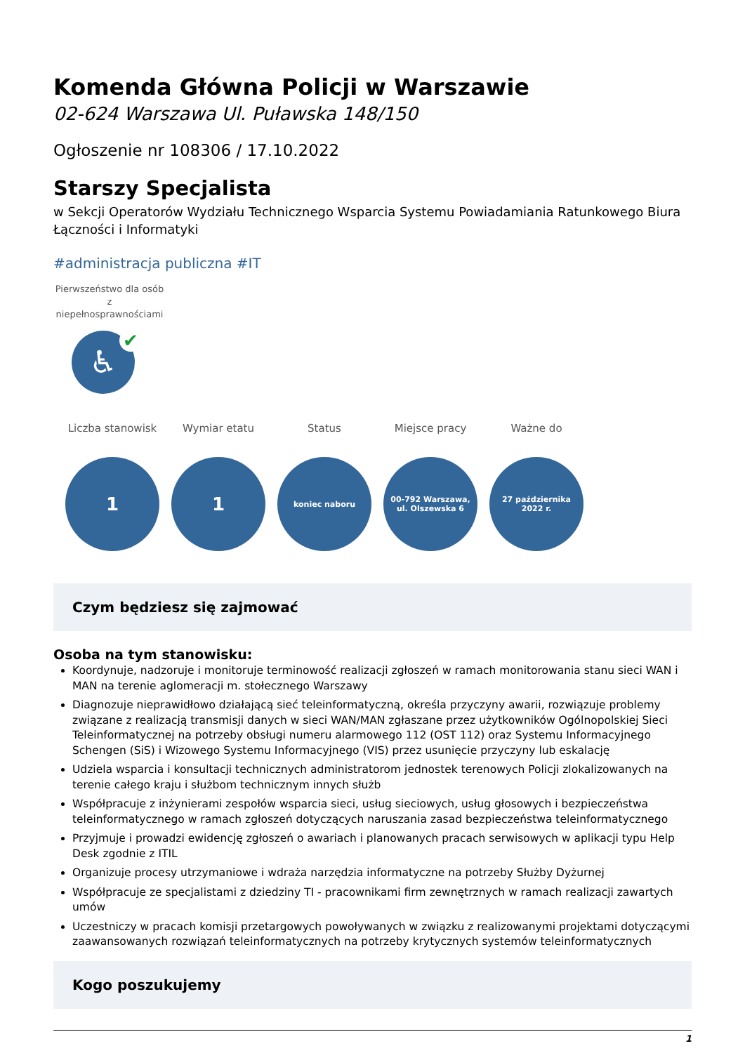Komenda Główna Policji w Warszawie
02-624 Warszawa Ul. Puławska 148/150
Ogłoszenie nr 108306 / 17.10.2022
Starszy Specjalista
w Sekcji Operatorów Wydziału Technicznego Wsparcia Systemu Powiadamiania Ratunkowego Biura Łączności i Informatyki
#administracja publiczna #IT
Pierwszeństwo dla osób z niepełnosprawnościami
♿
✔
Liczba stanowisk
1
Wymiar etatu
1
Status
koniec naboru
Miejsce pracy
00-792 Warszawa, ul. Olszewska 6
Ważne do
27 października 2022 r.
Czym będziesz się zajmować
Osoba na tym stanowisku:
Koordynuje, nadzoruje i monitoruje terminowość realizacji zgłoszeń w ramach monitorowania stanu sieci WAN i MAN na terenie aglomeracji m. stołecznego Warszawy
Diagnozuje nieprawidłowo działającą sieć teleinformatyczną, określa przyczyny awarii, rozwiązuje problemy związane z realizacją transmisji danych w sieci WAN/MAN zgłaszane przez użytkowników Ogólnopolskiej Sieci Teleinformatycznej na potrzeby obsługi numeru alarmowego 112 (OST 112) oraz Systemu Informacyjnego Schengen (SiS) i Wizowego Systemu Informacyjnego (VIS) przez usunięcie przyczyny lub eskalację
Udziela wsparcia i konsultacji technicznych administratorom jednostek terenowych Policji zlokalizowanych na terenie całego kraju i służbom technicznym innych służb
Współpracuje z inżynierami zespołów wsparcia sieci, usług sieciowych, usług głosowych i bezpieczeństwa teleinformatycznego w ramach zgłoszeń dotyczących naruszania zasad bezpieczeństwa teleinformatycznego
Przyjmuje i prowadzi ewidencję zgłoszeń o awariach i planowanych pracach serwisowych w aplikacji typu Help Desk zgodnie z ITIL
Organizuje procesy utrzymaniowe i wdraża narzędzia informatyczne na potrzeby Służby Dyżurnej
Współpracuje ze specjalistami z dziedziny TI - pracownikami firm zewnętrznych w ramach realizacji zawartych umów
Uczestniczy w pracach komisji przetargowych powoływanych w związku z realizowanymi projektami dotyczącymi zaawansowanych rozwiązań teleinformatycznych na potrzeby krytycznych systemów teleinformatycznych
Kogo poszukujemy
1